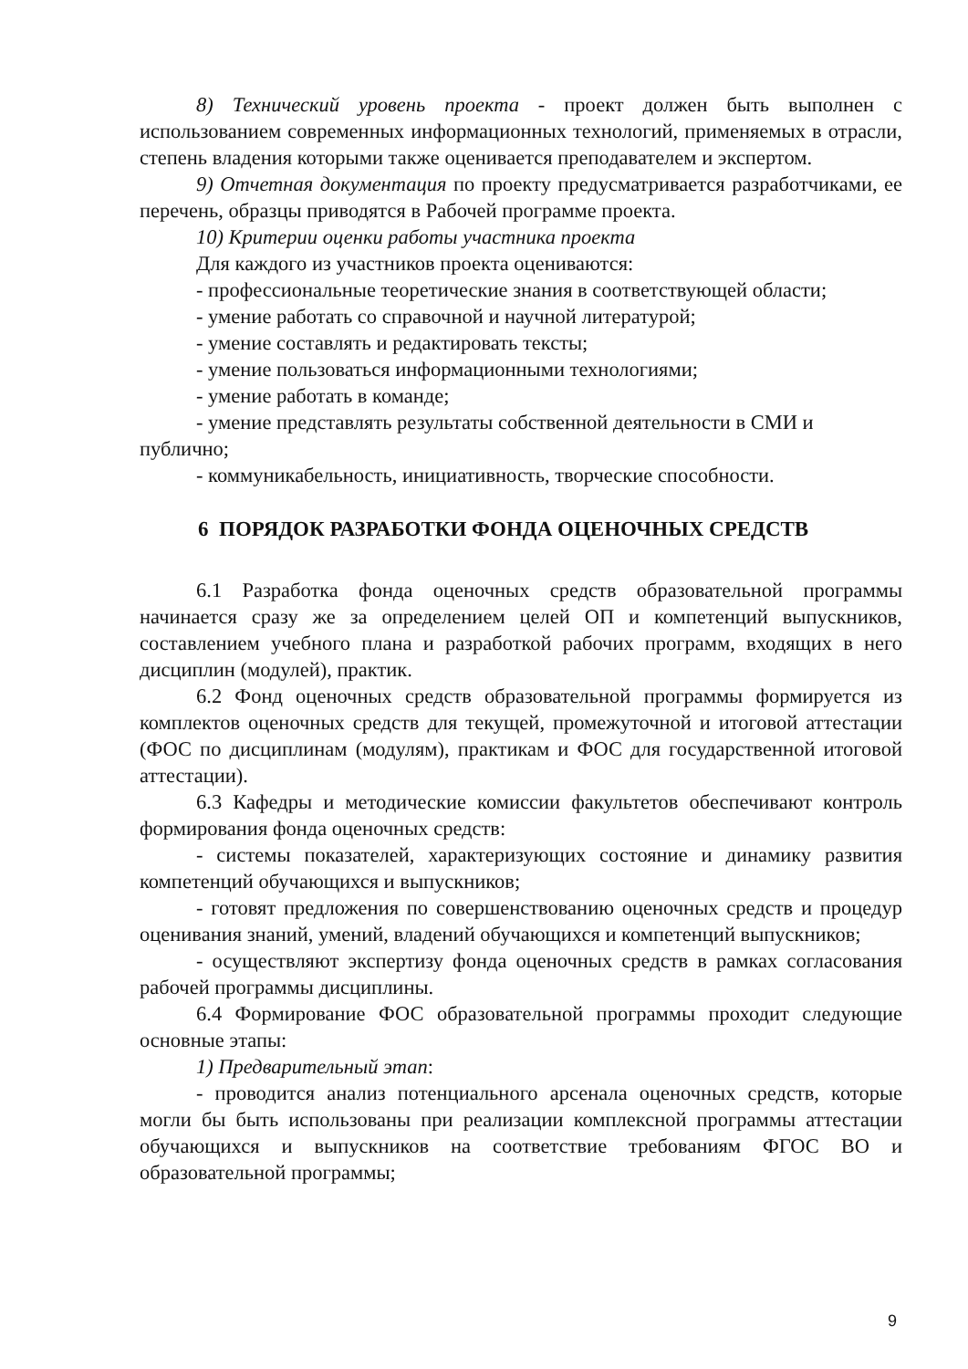8) Технический уровень проекта - проект должен быть выполнен с использованием современных информационных технологий, применяемых в отрасли, степень владения которыми также оценивается преподавателем и экспертом.
9) Отчетная документация по проекту предусматривается разработчиками, ее перечень, образцы приводятся в Рабочей программе проекта.
10) Критерии оценки работы участника проекта
Для каждого из участников проекта оцениваются:
- профессиональные теоретические знания в соответствующей области;
- умение работать со справочной и научной литературой;
- умение составлять и редактировать тексты;
- умение пользоваться информационными технологиями;
- умение работать в команде;
- умение представлять результаты собственной деятельности в СМИ и публично;
- коммуникабельность, инициативность, творческие способности.
6 ПОРЯДОК РАЗРАБОТКИ ФОНДА ОЦЕНОЧНЫХ СРЕДСТВ
6.1 Разработка фонда оценочных средств образовательной программы начинается сразу же за определением целей ОП и компетенций выпускников, составлением учебного плана и разработкой рабочих программ, входящих в него дисциплин (модулей), практик.
6.2 Фонд оценочных средств образовательной программы формируется из комплектов оценочных средств для текущей, промежуточной и итоговой аттестации (ФОС по дисциплинам (модулям), практикам и ФОС для государственной итоговой аттестации).
6.3 Кафедры и методические комиссии факультетов обеспечивают контроль формирования фонда оценочных средств:
- системы показателей, характеризующих состояние и динамику развития компетенций обучающихся и выпускников;
- готовят предложения по совершенствованию оценочных средств и процедур оценивания знаний, умений, владений обучающихся и компетенций выпускников;
- осуществляют экспертизу фонда оценочных средств в рамках согласования рабочей программы дисциплины.
6.4 Формирование ФОС образовательной программы проходит следующие основные этапы:
1) Предварительный этап:
- проводится анализ потенциального арсенала оценочных средств, которые могли бы быть использованы при реализации комплексной программы аттестации обучающихся и выпускников на соответствие требованиям ФГОС ВО и образовательной программы;
9